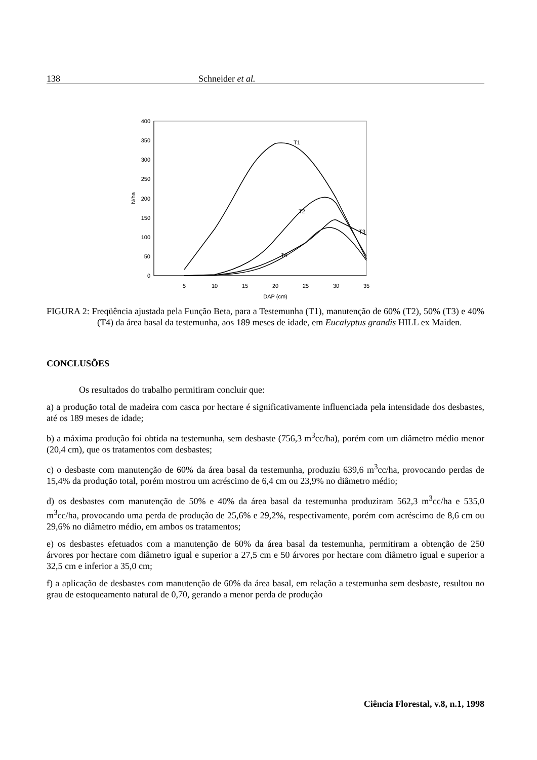138 Schneider et al.
400
350
300
250
200
150
100
50
0
5
10
15
20
25
30
35
DAP (cm)
N/ha
T1
T2
T3
T4
FIGURA 2: Freqüência ajustada pela Função Beta, para a Testemunha (T1), manutenção de 60% (T2), 50% (T3) e 40% (T4) da área basal da testemunha, aos 189 meses de idade, em Eucalyptus grandis HILL ex Maiden.
CONCLUSÕES
Os resultados do trabalho permitiram concluir que:
a) a produção total de madeira com casca por hectare é significativamente influenciada pela intensidade dos desbastes, até os 189 meses de idade;
b) a máxima produção foi obtida na testemunha, sem desbaste (756,3 m<sup>3</sup>cc/ha), porém com um diâmetro médio menor (20,4 cm), que os tratamentos com desbastes;
c) o desbaste com manutenção de 60% da área basal da testemunha, produziu 639,6 m<sup>3</sup>cc/ha, provocando perdas de 15,4% da produção total, porém mostrou um acréscimo de 6,4 cm ou 23,9% no diâmetro médio;
d) os desbastes com manutenção de 50% e 40% da área basal da testemunha produziram 562,3 m<sup>3</sup>cc/ha e 535,0 m<sup>3</sup>cc/ha, provocando uma perda de produção de 25,6% e 29,2%, respectivamente, porém com acréscimo de 8,6 cm ou 29,6% no diâmetro médio, em ambos os tratamentos;
e) os desbastes efetuados com a manutenção de 60% da área basal da testemunha, permitiram a obtenção de 250 árvores por hectare com diâmetro igual e superior a 27,5 cm e 50 árvores por hectare com diâmetro igual e superior a 32,5 cm e inferior a 35,0 cm;
f) a aplicação de desbastes com manutenção de 60% da área basal, em relação a testemunha sem desbaste, resultou no grau de estoqueamento natural de 0,70, gerando a menor perda de produção
Ciência Florestal, v.8, n.1, 1998